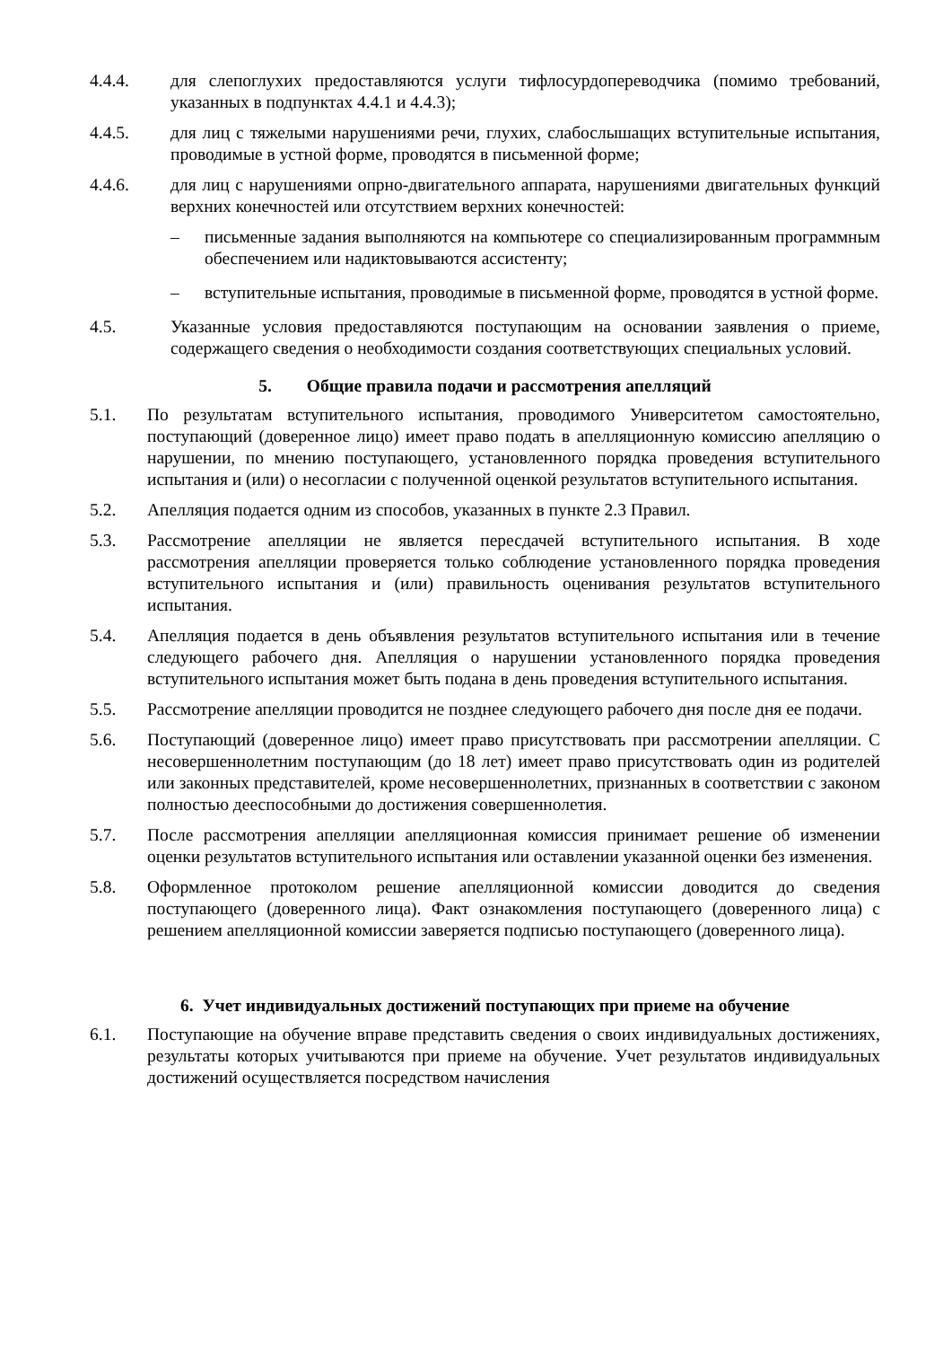4.4.4. для слепоглухих предоставляются услуги тифлосурдопереводчика (помимо требований, указанных в подпунктах 4.4.1 и 4.4.3);
4.4.5. для лиц с тяжелыми нарушениями речи, глухих, слабослышащих вступительные испытания, проводимые в устной форме, проводятся в письменной форме;
4.4.6. для лиц с нарушениями опрно-двигательного аппарата, нарушениями двигательных функций верхних конечностей или отсутствием верхних конечностей:
– письменные задания выполняются на компьютере со специализированным программным обеспечением или надиктовываются ассистенту;
– вступительные испытания, проводимые в письменной форме, проводятся в устной форме.
4.5. Указанные условия предоставляются поступающим на основании заявления о приеме, содержащего сведения о необходимости создания соответствующих специальных условий.
5. Общие правила подачи и рассмотрения апелляций
5.1. По результатам вступительного испытания, проводимого Университетом самостоятельно, поступающий (доверенное лицо) имеет право подать в апелляционную комиссию апелляцию о нарушении, по мнению поступающего, установленного порядка проведения вступительного испытания и (или) о несогласии с полученной оценкой результатов вступительного испытания.
5.2. Апелляция подается одним из способов, указанных в пункте 2.3 Правил.
5.3. Рассмотрение апелляции не является пересдачей вступительного испытания. В ходе рассмотрения апелляции проверяется только соблюдение установленного порядка проведения вступительного испытания и (или) правильность оценивания результатов вступительного испытания.
5.4. Апелляция подается в день объявления результатов вступительного испытания или в течение следующего рабочего дня. Апелляция о нарушении установленного порядка проведения вступительного испытания может быть подана в день проведения вступительного испытания.
5.5. Рассмотрение апелляции проводится не позднее следующего рабочего дня после дня ее подачи.
5.6. Поступающий (доверенное лицо) имеет право присутствовать при рассмотрении апелляции. С несовершеннолетним поступающим (до 18 лет) имеет право присутствовать один из родителей или законных представителей, кроме несовершеннолетних, признанных в соответствии с законом полностью дееспособными до достижения совершеннолетия.
5.7. После рассмотрения апелляции апелляционная комиссия принимает решение об изменении оценки результатов вступительного испытания или оставлении указанной оценки без изменения.
5.8. Оформленное протоколом решение апелляционной комиссии доводится до сведения поступающего (доверенного лица). Факт ознакомления поступающего (доверенного лица) с решением апелляционной комиссии заверяется подписью поступающего (доверенного лица).
6. Учет индивидуальных достижений поступающих при приеме на обучение
6.1. Поступающие на обучение вправе представить сведения о своих индивидуальных достижениях, результаты которых учитываются при приеме на обучение. Учет результатов индивидуальных достижений осуществляется посредством начисления